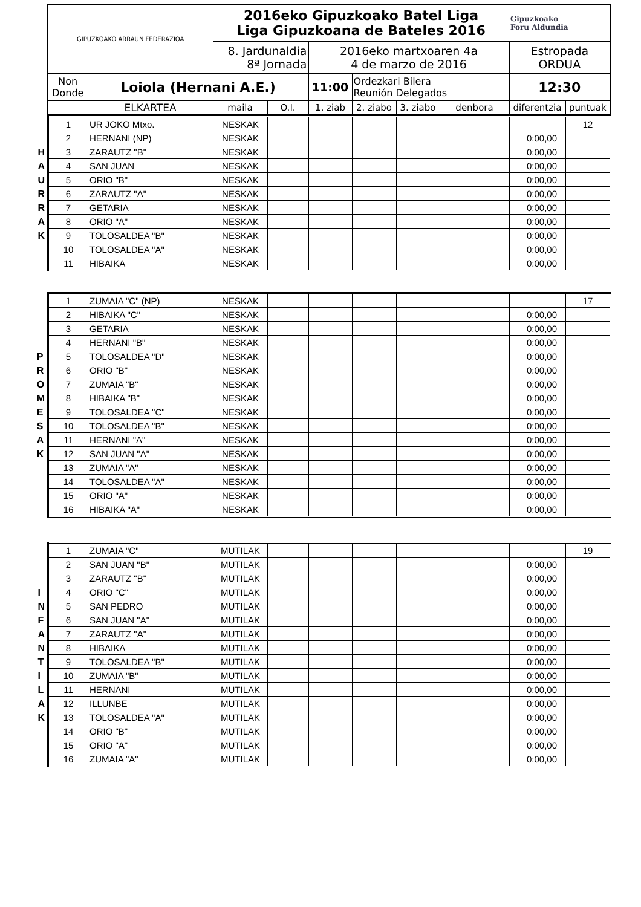| GIPUZKOAKO ARRAUN FEDERAZIOA | | 2016eko Gipuzkoako Batel Liga Liga Gipuzkoana de Bateles 2016 | | | | | | Gipuzkoako Foru Aldundia | |
| | | 8. Jardunaldia 8ª Jornada | | 2016eko martxoaren 4a 4 de marzo de 2016 | | | | Estropada ORDUA | |
| Non Donde | Loiola (Hernani A.E.) | | | 11:00 | Ordezkari Bilera Reunión Delegados | | | 12:30 | |
| | ELKARTEA | maila | O.I. | 1. ziab | 2. ziabo | 3. ziabo | denbora | diferentzia | puntuak |
H
A
U
R
R
A
K
| 1 | UR JOKO Mtxo. | NESKAK | | | | | | | 12 |
| 2 | HERNANI (NP) | NESKAK | | | | | | 0:00,00 | |
| 3 | ZARAUTZ "B" | NESKAK | | | | | | 0:00,00 | |
| 4 | SAN JUAN | NESKAK | | | | | | 0:00,00 | |
| 5 | ORIO "B" | NESKAK | | | | | | 0:00,00 | |
| 6 | ZARAUTZ "A" | NESKAK | | | | | | 0:00,00 | |
| 7 | GETARIA | NESKAK | | | | | | 0:00,00 | |
| 8 | ORIO "A" | NESKAK | | | | | | 0:00,00 | |
| 9 | TOLOSALDEA "B" | NESKAK | | | | | | 0:00,00 | |
| 10 | TOLOSALDEA "A" | NESKAK | | | | | | 0:00,00 | |
| 11 | HIBAIKA | NESKAK | | | | | | 0:00,00 | |
P
R
O
M
E
S
A
K
| 1 | ZUMAIA "C" (NP) | NESKAK | | | | | | | 17 |
| 2 | HIBAIKA "C" | NESKAK | | | | | | 0:00,00 | |
| 3 | GETARIA | NESKAK | | | | | | 0:00,00 | |
| 4 | HERNANI "B" | NESKAK | | | | | | 0:00,00 | |
| 5 | TOLOSALDEA "D" | NESKAK | | | | | | 0:00,00 | |
| 6 | ORIO "B" | NESKAK | | | | | | 0:00,00 | |
| 7 | ZUMAIA "B" | NESKAK | | | | | | 0:00,00 | |
| 8 | HIBAIKA "B" | NESKAK | | | | | | 0:00,00 | |
| 9 | TOLOSALDEA "C" | NESKAK | | | | | | 0:00,00 | |
| 10 | TOLOSALDEA "B" | NESKAK | | | | | | 0:00,00 | |
| 11 | HERNANI "A" | NESKAK | | | | | | 0:00,00 | |
| 12 | SAN JUAN "A" | NESKAK | | | | | | 0:00,00 | |
| 13 | ZUMAIA "A" | NESKAK | | | | | | 0:00,00 | |
| 14 | TOLOSALDEA "A" | NESKAK | | | | | | 0:00,00 | |
| 15 | ORIO "A" | NESKAK | | | | | | 0:00,00 | |
| 16 | HIBAIKA "A" | NESKAK | | | | | | 0:00,00 | |
I
N
F
A
N
T
I
L
A
K
| 1 | ZUMAIA "C" | MUTILAK | | | | | | | 19 |
| 2 | SAN JUAN "B" | MUTILAK | | | | | | 0:00,00 | |
| 3 | ZARAUTZ "B" | MUTILAK | | | | | | 0:00,00 | |
| 4 | ORIO "C" | MUTILAK | | | | | | 0:00,00 | |
| 5 | SAN PEDRO | MUTILAK | | | | | | 0:00,00 | |
| 6 | SAN JUAN "A" | MUTILAK | | | | | | 0:00,00 | |
| 7 | ZARAUTZ "A" | MUTILAK | | | | | | 0:00,00 | |
| 8 | HIBAIKA | MUTILAK | | | | | | 0:00,00 | |
| 9 | TOLOSALDEA "B" | MUTILAK | | | | | | 0:00,00 | |
| 10 | ZUMAIA "B" | MUTILAK | | | | | | 0:00,00 | |
| 11 | HERNANI | MUTILAK | | | | | | 0:00,00 | |
| 12 | ILLUNBE | MUTILAK | | | | | | 0:00,00 | |
| 13 | TOLOSALDEA "A" | MUTILAK | | | | | | 0:00,00 | |
| 14 | ORIO "B" | MUTILAK | | | | | | 0:00,00 | |
| 15 | ORIO "A" | MUTILAK | | | | | | 0:00,00 | |
| 16 | ZUMAIA "A" | MUTILAK | | | | | | 0:00,00 | |